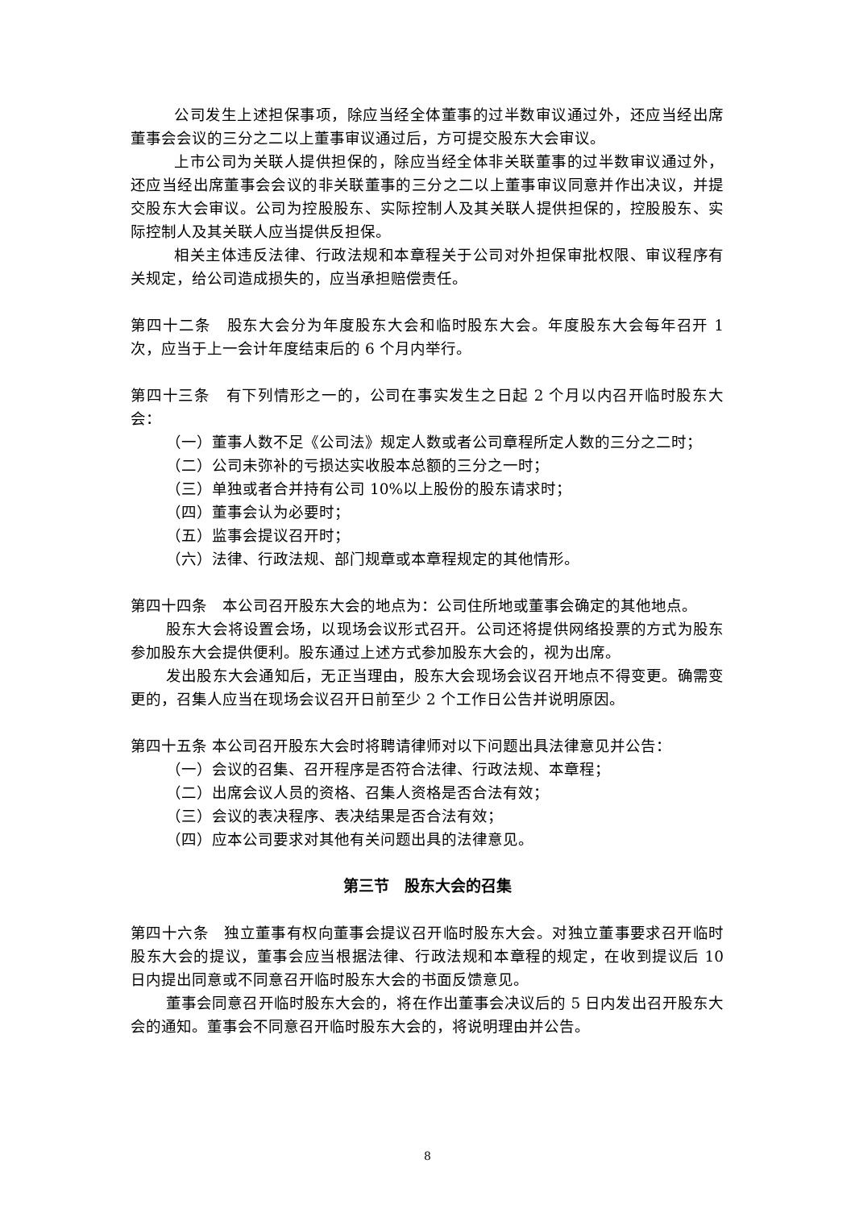公司发生上述担保事项，除应当经全体董事的过半数审议通过外，还应当经出席董事会会议的三分之二以上董事审议通过后，方可提交股东大会审议。
上市公司为关联人提供担保的，除应当经全体非关联董事的过半数审议通过外，还应当经出席董事会会议的非关联董事的三分之二以上董事审议同意并作出决议，并提交股东大会审议。公司为控股股东、实际控制人及其关联人提供担保的，控股股东、实际控制人及其关联人应当提供反担保。
相关主体违反法律、行政法规和本章程关于公司对外担保审批权限、审议程序有关规定，给公司造成损失的，应当承担赔偿责任。
第四十二条　股东大会分为年度股东大会和临时股东大会。年度股东大会每年召开 1 次，应当于上一会计年度结束后的 6 个月内举行。
第四十三条　有下列情形之一的，公司在事实发生之日起 2 个月以内召开临时股东大会：
（一）董事人数不足《公司法》规定人数或者公司章程所定人数的三分之二时；
（二）公司未弥补的亏损达实收股本总额的三分之一时；
（三）单独或者合并持有公司 10%以上股份的股东请求时；
（四）董事会认为必要时；
（五）监事会提议召开时；
（六）法律、行政法规、部门规章或本章程规定的其他情形。
第四十四条　本公司召开股东大会的地点为：公司住所地或董事会确定的其他地点。
股东大会将设置会场，以现场会议形式召开。公司还将提供网络投票的方式为股东参加股东大会提供便利。股东通过上述方式参加股东大会的，视为出席。
发出股东大会通知后，无正当理由，股东大会现场会议召开地点不得变更。确需变更的，召集人应当在现场会议召开日前至少 2 个工作日公告并说明原因。
第四十五条 本公司召开股东大会时将聘请律师对以下问题出具法律意见并公告：
（一）会议的召集、召开程序是否符合法律、行政法规、本章程；
（二）出席会议人员的资格、召集人资格是否合法有效；
（三）会议的表决程序、表决结果是否合法有效；
（四）应本公司要求对其他有关问题出具的法律意见。
第三节　股东大会的召集
第四十六条　独立董事有权向董事会提议召开临时股东大会。对独立董事要求召开临时股东大会的提议，董事会应当根据法律、行政法规和本章程的规定，在收到提议后 10 日内提出同意或不同意召开临时股东大会的书面反馈意见。
董事会同意召开临时股东大会的，将在作出董事会决议后的 5 日内发出召开股东大会的通知。董事会不同意召开临时股东大会的，将说明理由并公告。
8